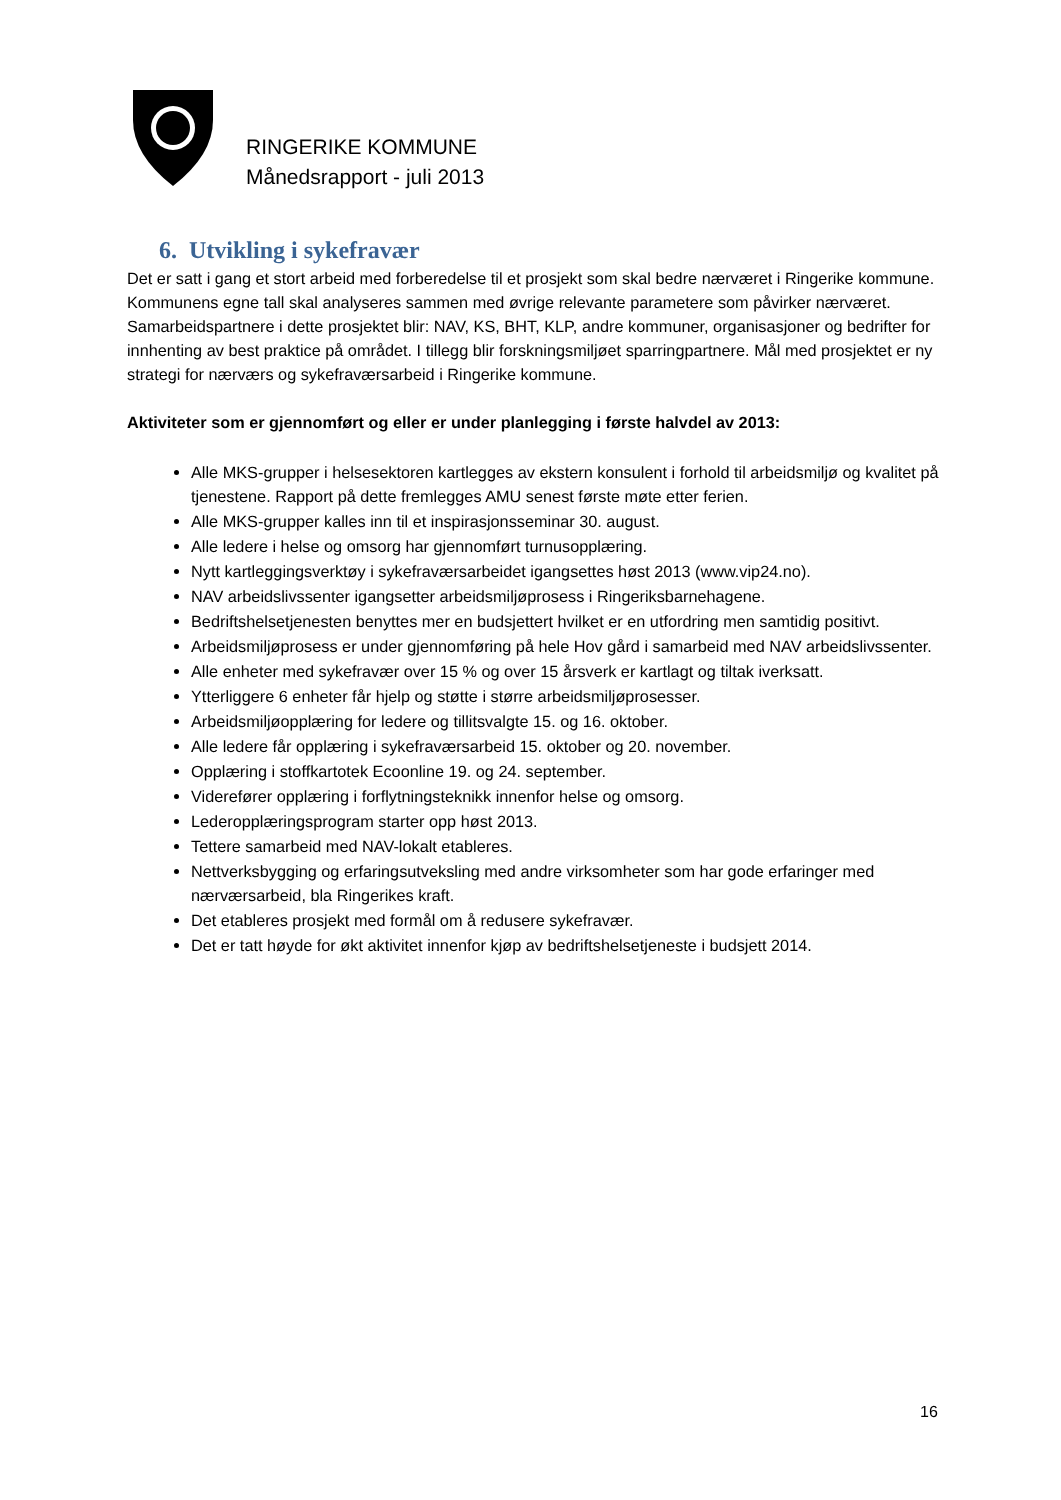RINGERIKE KOMMUNE
Månedsrapport - juli 2013
6. Utvikling i sykefravær
Det er satt i gang et stort arbeid med forberedelse til et prosjekt som skal bedre nærværet i Ringerike kommune. Kommunens egne tall skal analyseres sammen med øvrige relevante parametere som påvirker nærværet. Samarbeidspartnere i dette prosjektet blir: NAV, KS, BHT, KLP, andre kommuner, organisasjoner og bedrifter for innhenting av best praktice på området. I tillegg blir forskningsmiljøet sparringpartnere. Mål med prosjektet er ny strategi for nærværs og sykefraværsarbeid i Ringerike kommune.
Aktiviteter som er gjennomført og eller er under planlegging i første halvdel av 2013:
Alle MKS-grupper i helsesektoren kartlegges av ekstern konsulent i forhold til arbeidsmiljø og kvalitet på tjenestene. Rapport på dette fremlegges AMU senest første møte etter ferien.
Alle MKS-grupper kalles inn til et inspirasjonsseminar 30. august.
Alle ledere i helse og omsorg har gjennomført turnusopplæring.
Nytt kartleggingsverktøy i sykefraværsarbeidet igangsettes høst 2013 (www.vip24.no).
NAV arbeidslivssenter igangsetter arbeidsmiljøprosess i Ringeriksbarnehagene.
Bedriftshelsetjenesten benyttes mer en budsjettert hvilket er en utfordring men samtidig positivt.
Arbeidsmiljøprosess er under gjennomføring på hele Hov gård i samarbeid med NAV arbeidslivssenter.
Alle enheter med sykefravær over 15 % og over 15 årsverk er kartlagt og tiltak iverksatt.
Ytterliggere 6 enheter får hjelp og støtte i større arbeidsmiljøprosesser.
Arbeidsmiljøopplæring for ledere og tillitsvalgte 15. og 16. oktober.
Alle ledere får opplæring i sykefraværsarbeid 15. oktober og 20. november.
Opplæring i stoffkartotek Ecoonline 19. og 24. september.
Viderefører opplæring i forflytningsteknikk innenfor helse og omsorg.
Lederopplæringsprogram starter opp høst 2013.
Tettere samarbeid med NAV-lokalt etableres.
Nettverksbygging og erfaringsutveksling med andre virksomheter som har gode erfaringer med nærværsarbeid, bla Ringerikes kraft.
Det etableres prosjekt med formål om å redusere sykefravær.
Det er tatt høyde for økt aktivitet innenfor kjøp av bedriftshelsetjeneste i budsjett 2014.
16